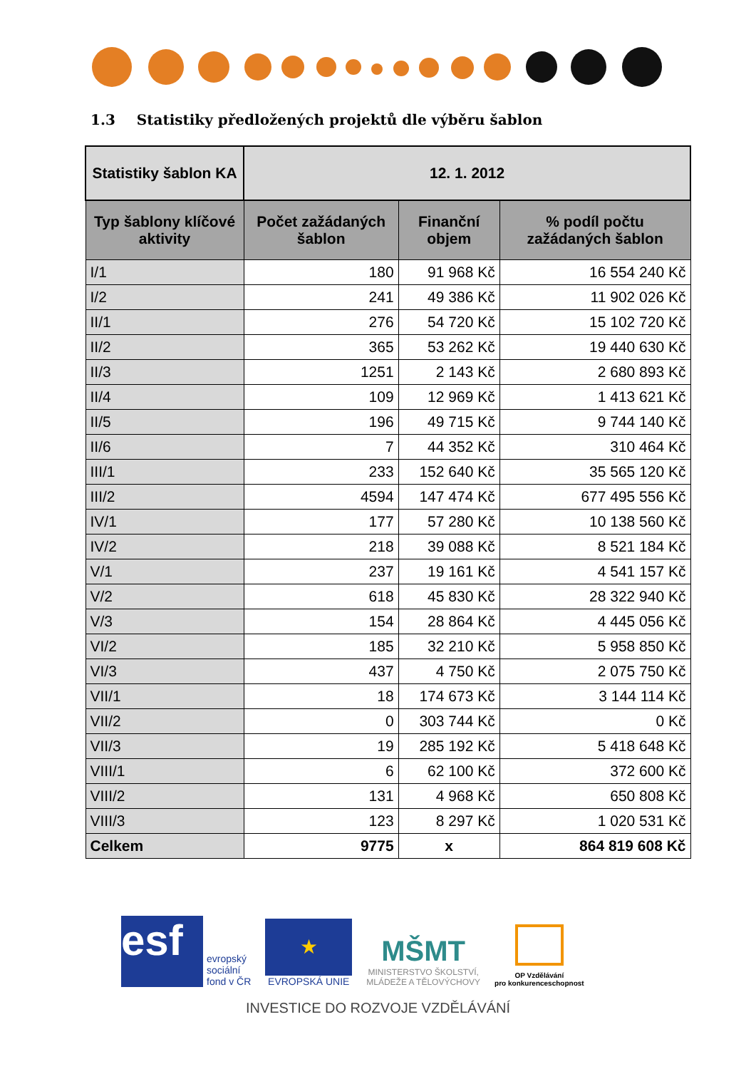1.3 Statistiky předložených projektů dle výběru šablon
| Statistiky šablon KA | 12. 1. 2012 | | |
| --- | --- | --- | --- |
| Typ šablony klíčové aktivity | Počet zažádaných šablon | Finanční objem | % podíl počtu zažádaných šablon |
| I/1 | 180 | 91 968 Kč | 16 554 240 Kč |
| I/2 | 241 | 49 386 Kč | 11 902 026 Kč |
| II/1 | 276 | 54 720 Kč | 15 102 720 Kč |
| II/2 | 365 | 53 262 Kč | 19 440 630 Kč |
| II/3 | 1251 | 2 143 Kč | 2 680 893 Kč |
| II/4 | 109 | 12 969 Kč | 1 413 621 Kč |
| II/5 | 196 | 49 715 Kč | 9 744 140 Kč |
| II/6 | 7 | 44 352 Kč | 310 464 Kč |
| III/1 | 233 | 152 640 Kč | 35 565 120 Kč |
| III/2 | 4594 | 147 474 Kč | 677 495 556 Kč |
| IV/1 | 177 | 57 280 Kč | 10 138 560 Kč |
| IV/2 | 218 | 39 088 Kč | 8 521 184 Kč |
| V/1 | 237 | 19 161 Kč | 4 541 157 Kč |
| V/2 | 618 | 45 830 Kč | 28 322 940 Kč |
| V/3 | 154 | 28 864 Kč | 4 445 056 Kč |
| VI/2 | 185 | 32 210 Kč | 5 958 850 Kč |
| VI/3 | 437 | 4 750 Kč | 2 075 750 Kč |
| VII/1 | 18 | 174 673 Kč | 3 144 114 Kč |
| VII/2 | 0 | 303 744 Kč | 0 Kč |
| VII/3 | 19 | 285 192 Kč | 5 418 648 Kč |
| VIII/1 | 6 | 62 100 Kč | 372 600 Kč |
| VIII/2 | 131 | 4 968 Kč | 650 808 Kč |
| VIII/3 | 123 | 8 297 Kč | 1 020 531 Kč |
| Celkem | 9775 | x | 864 819 608 Kč |
esf
evropský
sociální
fond v ČR
★
EVROPSKÁ UNIE
MŠMT
MINISTERSTVO ŠKOLSTVÍ,
MLÁDEŽE A TĚLOVÝCHOVY
OP Vzdělávání
pro konkurenceschopnost
INVESTICE DO ROZVOJE VZDĚLÁVÁNÍ